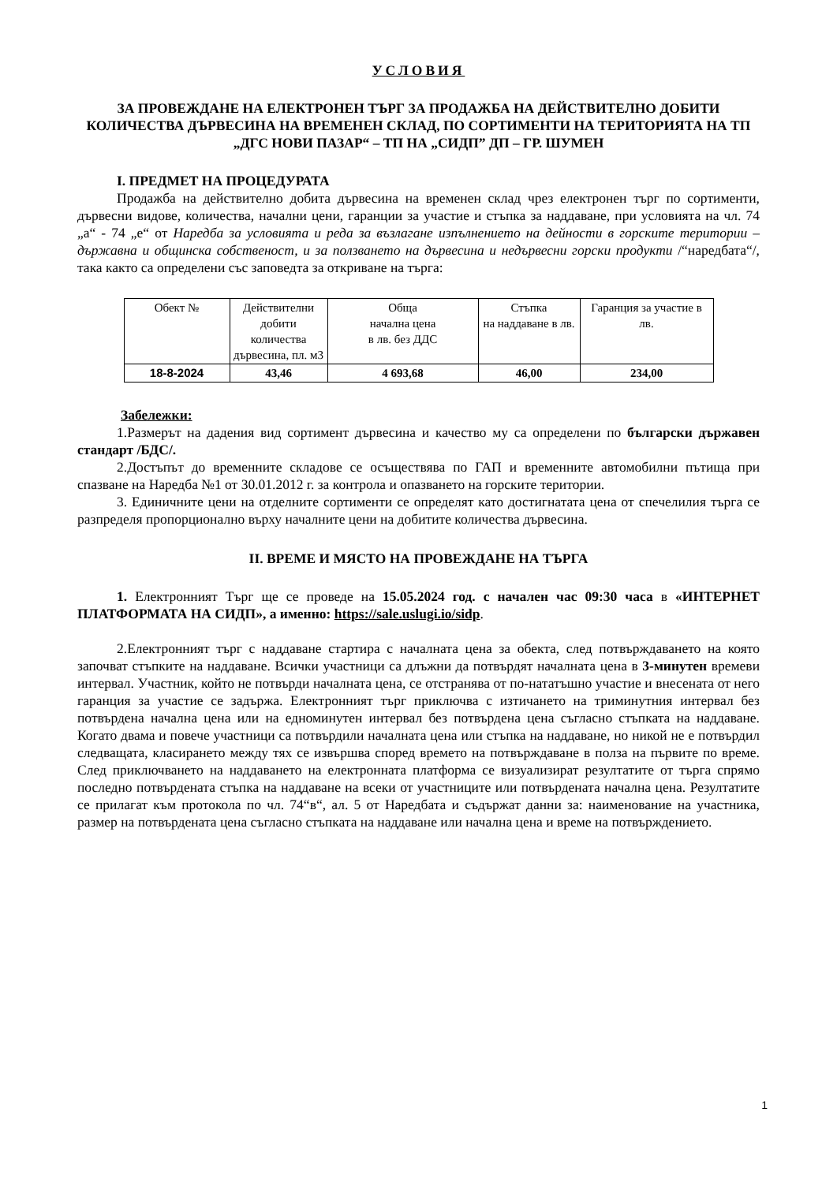УСЛОВИЯ
ЗА ПРОВЕЖДАНЕ НА ЕЛЕКТРОНЕН ТЪРГ ЗА ПРОДАЖБА НА ДЕЙСТВИТЕЛНО ДОБИТИ КОЛИЧЕСТВА ДЪРВЕСИНА НА ВРЕМЕНЕН СКЛАД, ПО СОРТИМЕНТИ НА ТЕРИТОРИЯТА НА ТП „ДГС НОВИ ПАЗАР“ – ТП НА „СИДП” ДП – ГР. ШУМЕН
I. ПРЕДМЕТ НА ПРОЦЕДУРАТА
Продажба на действително добита дървесина на временен склад чрез електронен търг по сортименти, дървесни видове, количества, начални цени, гаранции за участие и стъпка за наддаване, при условията на чл. 74 „а“ - 74 „е“ от Наредба за условията и реда за възлагане изпълнението на дейности в горските територии – държавна и общинска собственост, и за ползването на дървесина и недървесни горски продукти /“наредбата“/, така както са определени със заповедта за откриване на търга:
| Обект № | Действителни добити количества дървесина, пл. м3 | Обща начална цена в лв. без ДДС | Стъпка на наддаване в лв. | Гаранция за участие в лв. |
| --- | --- | --- | --- | --- |
| 18-8-2024 | 43,46 | 4 693,68 | 46,00 | 234,00 |
Забележки:
1.Размерът на дадения вид сортимент дървесина и качество му са определени по български държавен стандарт /БДС/.
2.Достъпът до временните складове се осъществява по ГАП и временните автомобилни пътища при спазване на Наредба №1 от 30.01.2012 г. за контрола и опазването на горските територии.
3. Единичните цени на отделните сортименти се определят като достигнатата цена от спечелилия търга се разпределя пропорционално върху началните цени на добитите количества дървесина.
II. ВРЕМЕ И МЯСТО НА ПРОВЕЖДАНЕ НА ТЪРГА
1. Електронният Търг ще се проведе на 15.05.2024 год. с начален час 09:30 часа в «ИНТЕРНЕТ ПЛАТФОРМАТА НА СИДП», а именно: https://sale.uslugi.io/sidp.
2.Електронният търг с наддаване стартира с началната цена за обекта, след потвърждаването на която започват стъпките на наддаване. Всички участници са длъжни да потвърдят началната цена в 3-минутен времеви интервал. Участник, който не потвърди началната цена, се отстранява от по-нататъшно участие и внесената от него гаранция за участие се задържа. Електронният търг приключва с изтичането на триминутния интервал без потвърдена начална цена или на едноминутен интервал без потвърдена цена съгласно стъпката на наддаване. Когато двама и повече участници са потвърдили началната цена или стъпка на наддаване, но никой не е потвърдил следващата, класирането между тях се извършва според времето на потвърждаване в полза на първите по време. След приключването на наддаването на електронната платформа се визуализират резултатите от търга спрямо последно потвърдената стъпка на наддаване на всеки от участниците или потвърдената начална цена. Резултатите се прилагат към протокола по чл. 74“в“, ал. 5 от Наредбата и съдържат данни за: наименование на участника, размер на потвърдената цена съгласно стъпката на наддаване или начална цена и време на потвърждението.
1